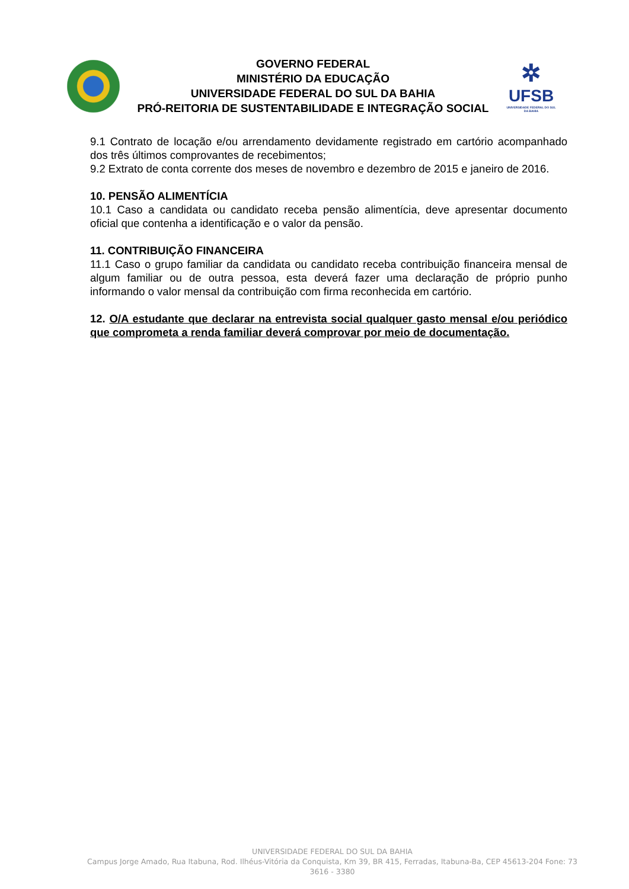GOVERNO FEDERAL
MINISTÉRIO DA EDUCAÇÃO
UNIVERSIDADE FEDERAL DO SUL DA BAHIA
PRÓ-REITORIA DE SUSTENTABILIDADE E INTEGRAÇÃO SOCIAL
✲
UFSB
UNIVERSIDADE FEDERAL DO SUL DA BAHIA
9.1 Contrato de locação e/ou arrendamento devidamente registrado em cartório acompanhado dos três últimos comprovantes de recebimentos;
9.2 Extrato de conta corrente dos meses de novembro e dezembro de 2015 e janeiro de 2016.
10. PENSÃO ALIMENTÍCIA
10.1 Caso a candidata ou candidato receba pensão alimentícia, deve apresentar documento oficial que contenha a identificação e o valor da pensão.
11. CONTRIBUIÇÃO FINANCEIRA
11.1 Caso o grupo familiar da candidata ou candidato receba contribuição financeira mensal de algum familiar ou de outra pessoa, esta deverá fazer uma declaração de próprio punho informando o valor mensal da contribuição com firma reconhecida em cartório.
12. O/A estudante que declarar na entrevista social qualquer gasto mensal e/ou periódico que comprometa a renda familiar deverá comprovar por meio de documentação.
UNIVERSIDADE FEDERAL DO SUL DA BAHIA
Campus Jorge Amado, Rua Itabuna, Rod. Ilhéus-Vitória da Conquista, Km 39, BR 415, Ferradas, Itabuna-Ba, CEP 45613-204 Fone: 73 3616 - 3380